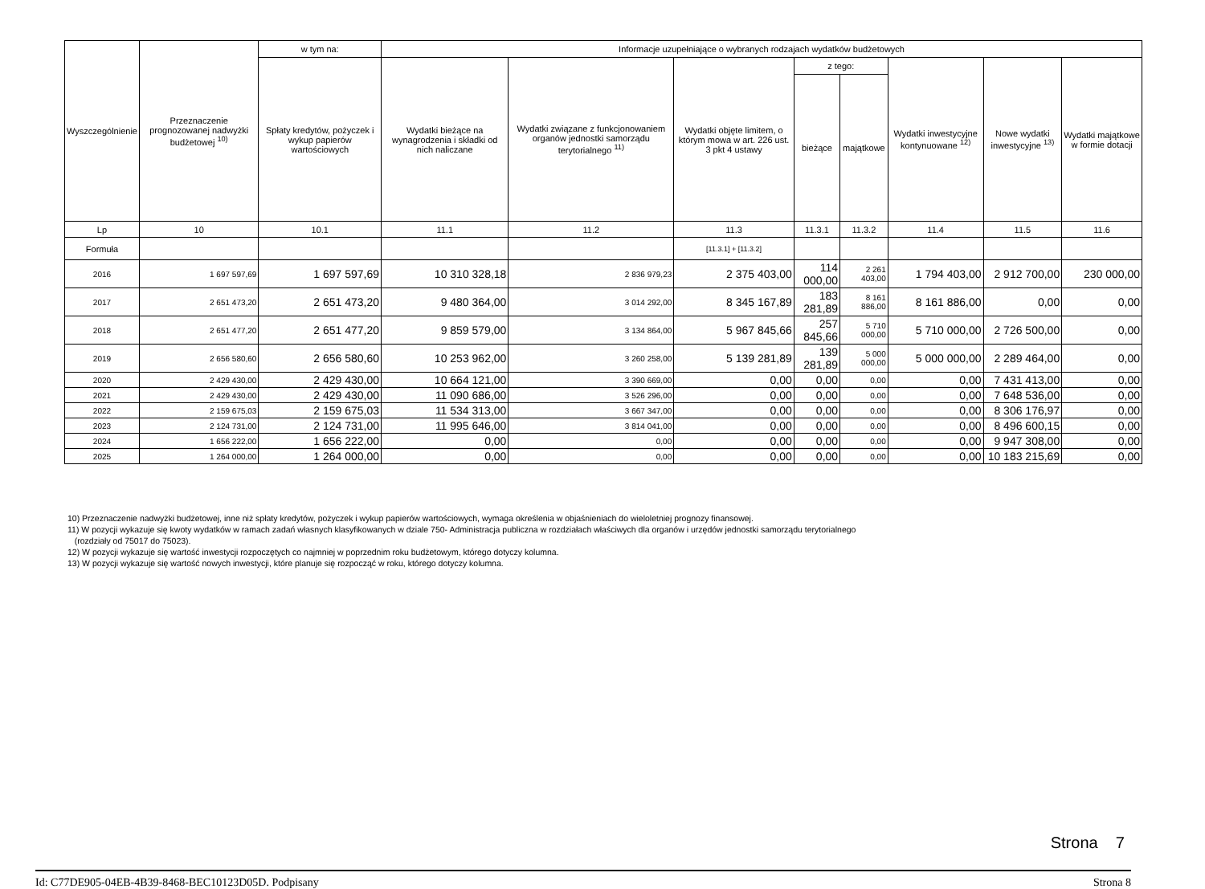| Wyszczególnienie | Przeznaczenie prognozowanej nadwyżki budżetowej <sup>10)</sup> | w tym na: | Informacje uzupełniające o wybranych rodzajach wydatków budżetowych | | | | | | | |
| --- | --- | --- | --- | --- | --- | --- | --- | --- | --- | --- |
| | | Spłaty kredytów, pożyczek i wykup papierów wartościowych | Wydatki bieżące na wynagrodzenia i składki od nich naliczane | Wydatki związane z funkcjonowaniem organów jednostki samorządu terytorialnego <sup>11)</sup> | Wydatki objęte limitem, o którym mowa w art. 226 ust. 3 pkt 4 ustawy | z tego: | | Wydatki inwestycyjne kontynuowane <sup>12)</sup> | Nowe wydatki inwestycyjne <sup>13)</sup> | Wydatki majątkowe w formie dotacji |
| | | | | | | bieżące | majątkowe | | | |
| Lp | 10 | 10.1 | 11.1 | 11.2 | 11.3 | 11.3.1 | 11.3.2 | 11.4 | 11.5 | 11.6 |
| Formuła | | | | | [11.3.1] + [11.3.2] | | | | | |
| 2016 | 1 697 597,69 | 1 697 597,69 | 10 310 328,18 | 2 836 979,23 | 2 375 403,00 | 114 000,00 | 2 261 403,00 | 1 794 403,00 | 2 912 700,00 | 230 000,00 |
| 2017 | 2 651 473,20 | 2 651 473,20 | 9 480 364,00 | 3 014 292,00 | 8 345 167,89 | 183 281,89 | 8 161 886,00 | 8 161 886,00 | 0,00 | 0,00 |
| 2018 | 2 651 477,20 | 2 651 477,20 | 9 859 579,00 | 3 134 864,00 | 5 967 845,66 | 257 845,66 | 5 710 000,00 | 5 710 000,00 | 2 726 500,00 | 0,00 |
| 2019 | 2 656 580,60 | 2 656 580,60 | 10 253 962,00 | 3 260 258,00 | 5 139 281,89 | 139 281,89 | 5 000 000,00 | 5 000 000,00 | 2 289 464,00 | 0,00 |
| 2020 | 2 429 430,00 | 2 429 430,00 | 10 664 121,00 | 3 390 669,00 | 0,00 | 0,00 | 0,00 | 0,00 | 7 431 413,00 | 0,00 |
| 2021 | 2 429 430,00 | 2 429 430,00 | 11 090 686,00 | 3 526 296,00 | 0,00 | 0,00 | 0,00 | 0,00 | 7 648 536,00 | 0,00 |
| 2022 | 2 159 675,03 | 2 159 675,03 | 11 534 313,00 | 3 667 347,00 | 0,00 | 0,00 | 0,00 | 0,00 | 8 306 176,97 | 0,00 |
| 2023 | 2 124 731,00 | 2 124 731,00 | 11 995 646,00 | 3 814 041,00 | 0,00 | 0,00 | 0,00 | 0,00 | 8 496 600,15 | 0,00 |
| 2024 | 1 656 222,00 | 1 656 222,00 | 0,00 | 0,00 | 0,00 | 0,00 | 0,00 | 0,00 | 9 947 308,00 | 0,00 |
| 2025 | 1 264 000,00 | 1 264 000,00 | 0,00 | 0,00 | 0,00 | 0,00 | 0,00 | 0,00 | 10 183 215,69 | 0,00 |
10) Przeznaczenie nadwyżki budżetowej, inne niż spłaty kredytów, pożyczek i wykup papierów wartościowych, wymaga określenia w objaśnieniach do wieloletniej prognozy finansowej.
11) W pozycji wykazuje się kwoty wydatków w ramach zadań własnych klasyfikowanych w dziale 750- Administracja publiczna w rozdziałach właściwych dla organów i urzędów jednostki samorządu terytorialnego
(rozdziały od 75017 do 75023).
12) W pozycji wykazuje się wartość inwestycji rozpoczętych co najmniej w poprzednim roku budżetowym, którego dotyczy kolumna.
13) W pozycji wykazuje się wartość nowych inwestycji, które planuje się rozpocząć w roku, którego dotyczy kolumna.
Strona 7
Id: C77DE905-04EB-4B39-8468-BEC10123D05D. Podpisany Strona 8